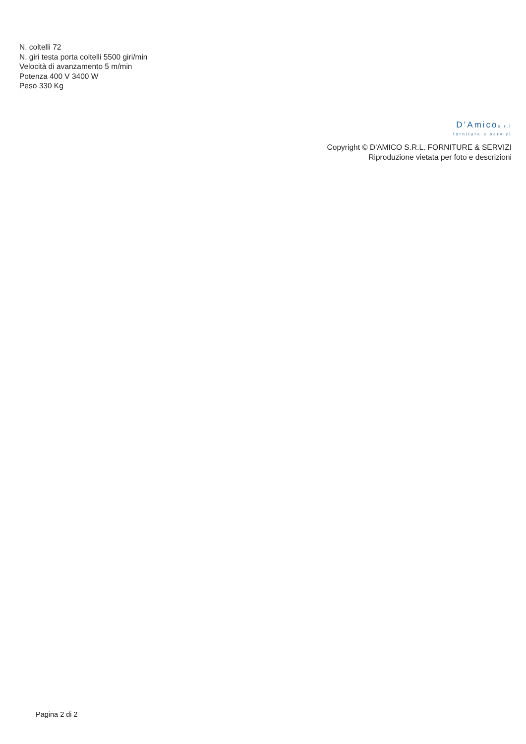N. coltelli 72
N. giri testa porta coltelli 5500 giri/min
Velocità di avanzamento 5 m/min
Potenza 400 V 3400 W
Peso 330 Kg
D’Amicos.r.l
forniture e servizi
Copyright © D'AMICO S.R.L. FORNITURE & SERVIZI
Riproduzione vietata per foto e descrizioni
Pagina 2 di 2